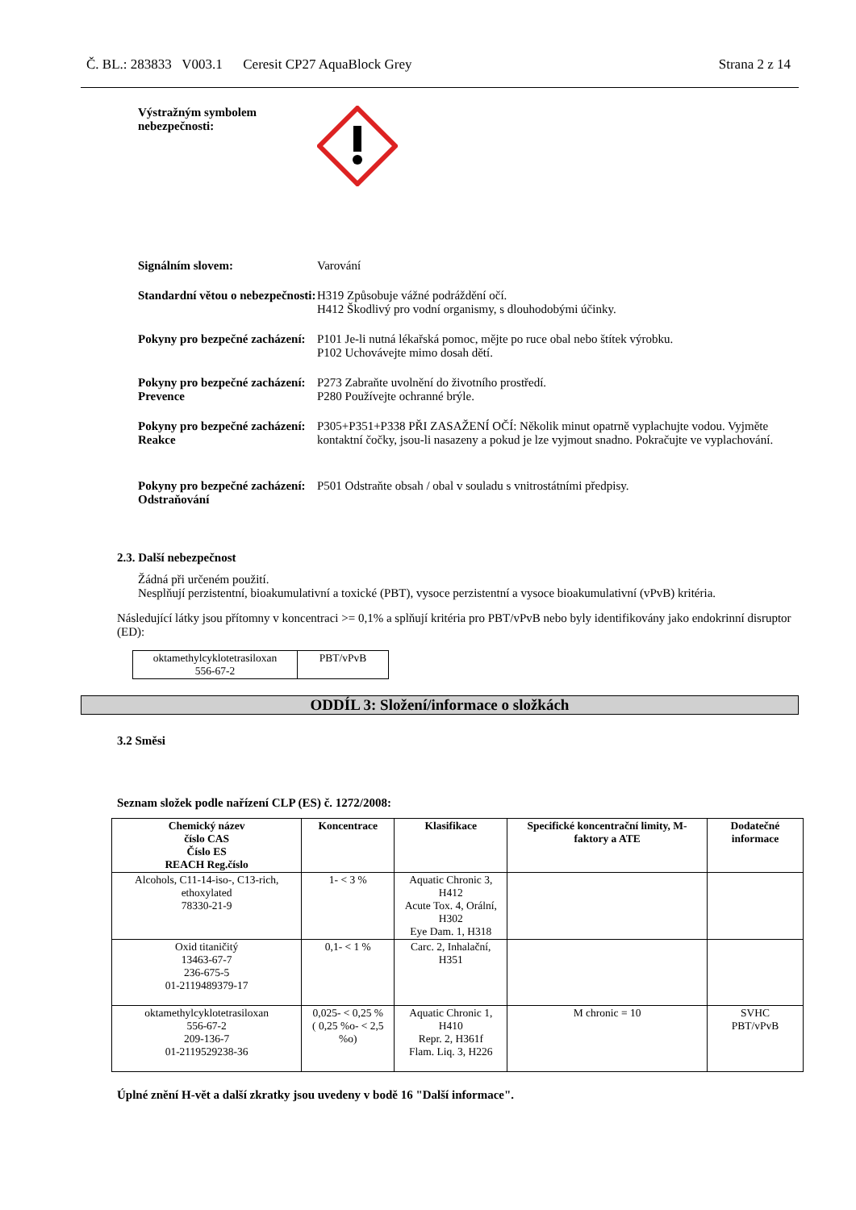Č. BL.: 283833 V003.1 Ceresit CP27 AquaBlock Grey Strana 2 z 14
Výstražným symbolem nebezpečnosti:
Signálním slovem: Varování
Standardní větou o nebezpečnosti:
H319 Způsobuje vážné podráždění očí.
H412 Škodlivý pro vodní organismy, s dlouhodobými účinky.
Pokyny pro bezpečné zacházení:
P101 Je-li nutná lékařská pomoc, mějte po ruce obal nebo štítek výrobku.
P102 Uchovávejte mimo dosah dětí.
Pokyny pro bezpečné zacházení:
Prevence
P273 Zabraňte uvolnění do životního prostředí.
P280 Používejte ochranné brýle.
Pokyny pro bezpečné zacházení:
Reakce
P305+P351+P338 PŘI ZASAŽENÍ OČÍ: Několik minut opatrně vyplachujte vodou. Vyjměte kontaktní čočky, jsou-li nasazeny a pokud je lze vyjmout snadno. Pokračujte ve vyplachování.
Pokyny pro bezpečné zacházení:
Odstraňování
P501 Odstraňte obsah / obal v souladu s vnitrostátními předpisy.
2.3. Další nebezpečnost
Žádná při určeném použití.
Nesplňují perzistentní, bioakumulativní a toxické (PBT), vysoce perzistentní a vysoce bioakumulativní (vPvB) kritéria.
Následující látky jsou přítomny v koncentraci >= 0,1% a splňují kritéria pro PBT/vPvB nebo byly identifikovány jako endokrinní disruptor (ED):
| oktamethylcyklotetrasiloxan 556-67-2 | PBT/vPvB |
ODDÍL 3: Složení/informace o složkách
3.2 Směsi
Seznam složek podle nařízení CLP (ES) č. 1272/2008:
| Chemický název číslo CAS Číslo ES REACH Reg.číslo | Koncentrace | Klasifikace | Specifické koncentrační limity, M-faktory a ATE | Dodatečné informace |
| --- | --- | --- | --- | --- |
| Alcohols, C11-14-iso-, C13-rich, ethoxylated 78330-21-9 | 1- < 3 % | Aquatic Chronic 3, H412 Acute Tox. 4, Orální, H302 Eye Dam. 1, H318 | | |
| Oxid titaničitý 13463-67-7 236-675-5 01-2119489379-17 | 0,1- < 1 % | Carc. 2, Inhalační, H351 | | |
| oktamethylcyklotetrasiloxan 556-67-2 209-136-7 01-2119529238-36 | 0,025- < 0,25 % ( 0,25 %o- < 2,5 %o) | Aquatic Chronic 1, H410 Repr. 2, H361f Flam. Liq. 3, H226 | M chronic = 10 | SVHC PBT/vPvB |
Úplné znění H-vět a další zkratky jsou uvedeny v bodě 16 "Další informace".